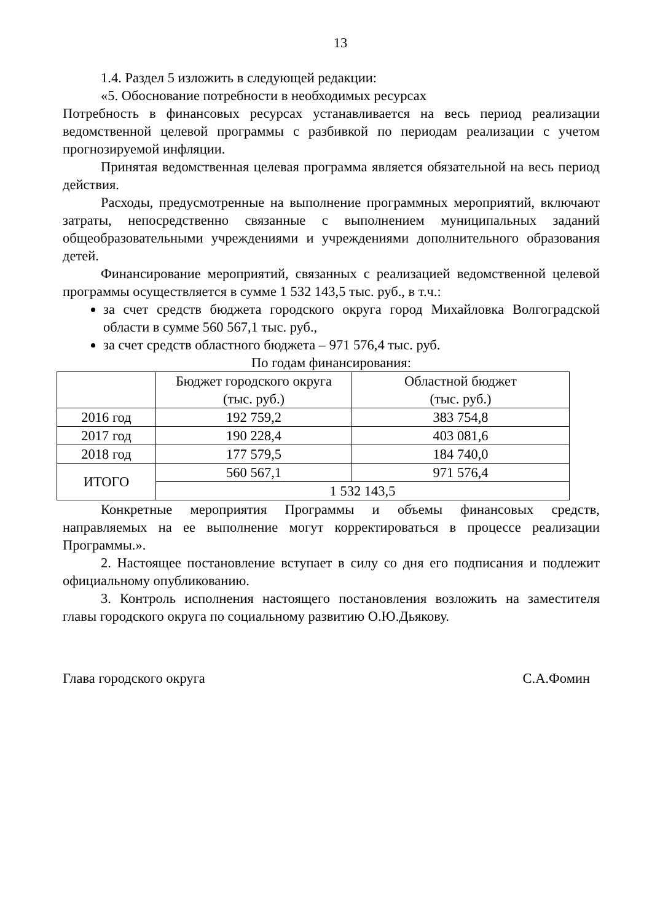13
1.4. Раздел 5 изложить в следующей редакции:
«5. Обоснование потребности в необходимых ресурсах
Потребность в финансовых ресурсах устанавливается на весь период реализации ведомственной целевой программы с разбивкой по периодам реализации с учетом прогнозируемой инфляции.
Принятая ведомственная целевая программа является обязательной на весь период действия.
Расходы, предусмотренные на выполнение программных мероприятий, включают затраты, непосредственно связанные с выполнением муниципальных заданий общеобразовательными учреждениями и учреждениями дополнительного образования детей.
Финансирование мероприятий, связанных с реализацией ведомственной целевой программы осуществляется в сумме 1 532 143,5 тыс. руб., в т.ч.:
за счет средств бюджета городского округа город Михайловка Волгоградской области в сумме 560 567,1 тыс. руб.,
за счет средств областного бюджета – 971 576,4 тыс. руб.
По годам финансирования:
| | Бюджет городского округа (тыс. руб.) | Областной бюджет (тыс. руб.) |
| --- | --- | --- |
| 2016 год | 192 759,2 | 383 754,8 |
| 2017 год | 190 228,4 | 403 081,6 |
| 2018 год | 177 579,5 | 184 740,0 |
| ИТОГО | 560 567,1 | 971 576,4 |
| | 1 532 143,5 | |
Конкретные мероприятия Программы и объемы финансовых средств, направляемых на ее выполнение могут корректироваться в процессе реализации Программы.».
2. Настоящее постановление вступает в силу со дня его подписания и подлежит официальному опубликованию.
3. Контроль исполнения настоящего постановления возложить на заместителя главы городского округа по социальному развитию О.Ю.Дьякову.
Глава городского округа С.А.Фомин